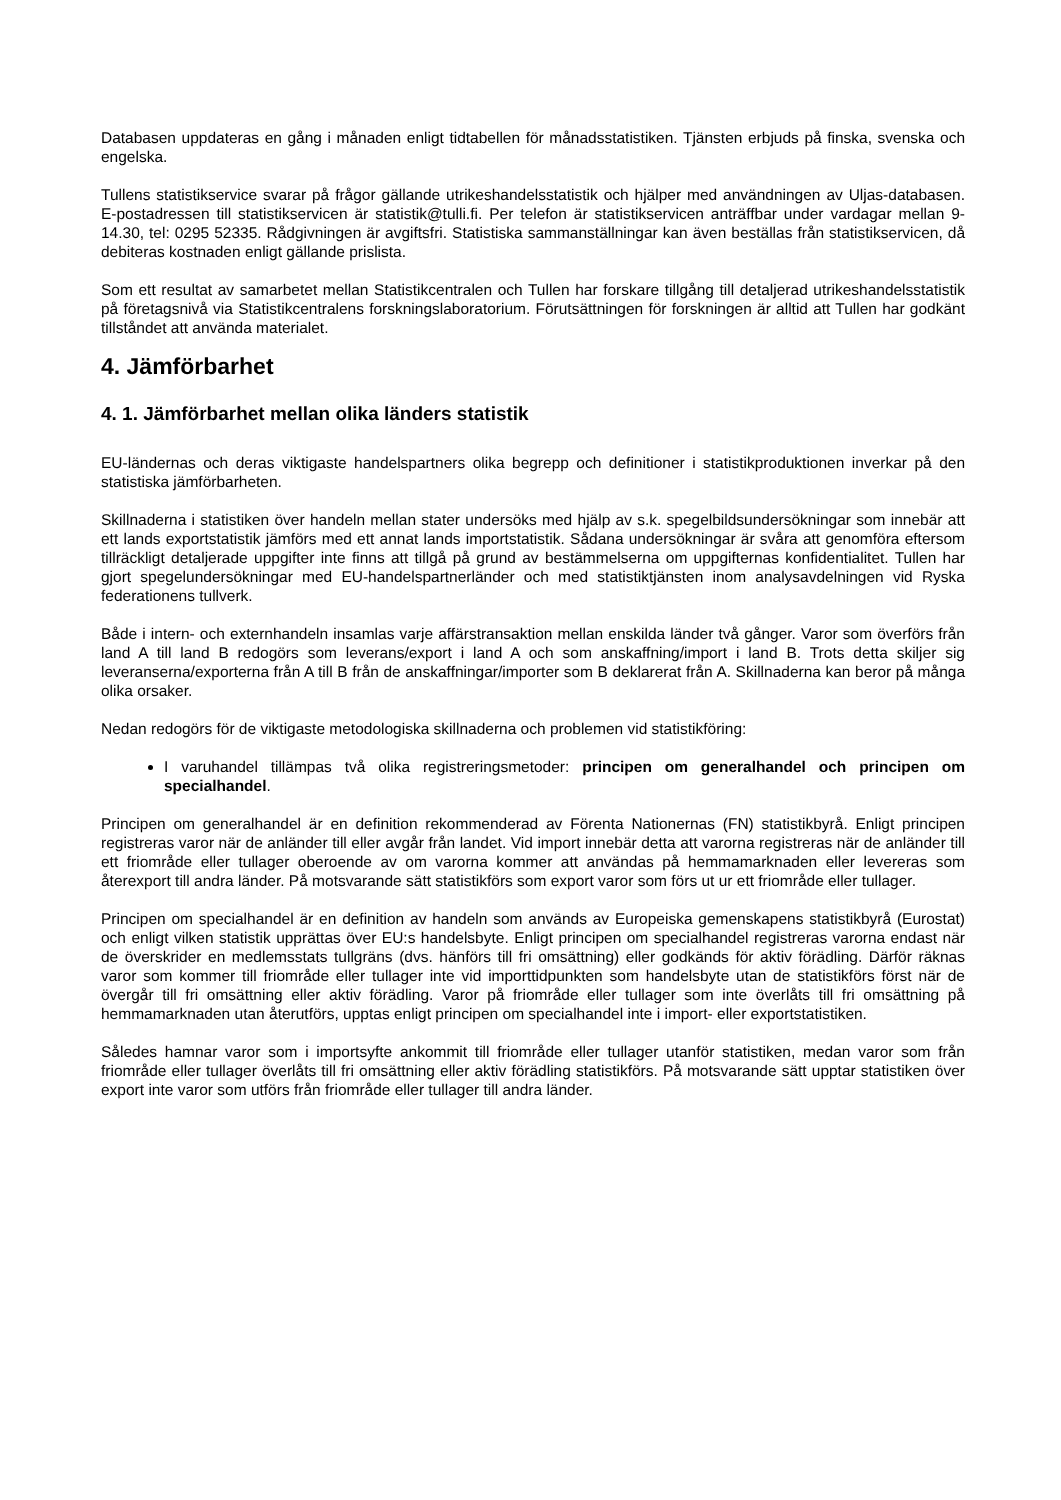Databasen uppdateras en gång i månaden enligt tidtabellen för månadsstatistiken. Tjänsten erbjuds på finska, svenska och engelska.
Tullens statistikservice svarar på frågor gällande utrikeshandelsstatistik och hjälper med användningen av Uljas-databasen. E-postadressen till statistikservicen är statistik@tulli.fi. Per telefon är statistikservicen anträffbar under vardagar mellan 9-14.30, tel: 0295 52335. Rådgivningen är avgiftsfri. Statistiska sammanställningar kan även beställas från statistikservicen, då debiteras kostnaden enligt gällande prislista.
Som ett resultat av samarbetet mellan Statistikcentralen och Tullen har forskare tillgång till detaljerad utrikeshandelsstatistik på företagsnivå via Statistikcentralens forskningslaboratorium. Förutsättningen för forskningen är alltid att Tullen har godkänt tillståndet att använda materialet.
4. Jämförbarhet
4. 1. Jämförbarhet mellan olika länders statistik
EU-ländernas och deras viktigaste handelspartners olika begrepp och definitioner i statistikproduktionen inverkar på den statistiska jämförbarheten.
Skillnaderna i statistiken över handeln mellan stater undersöks med hjälp av s.k. spegelbildsundersökningar som innebär att ett lands exportstatistik jämförs med ett annat lands importstatistik. Sådana undersökningar är svåra att genomföra eftersom tillräckligt detaljerade uppgifter inte finns att tillgå på grund av bestämmelserna om uppgifternas konfidentialitet. Tullen har gjort spegelundersökningar med EU-handelspartnerländer och med statistiktjänsten inom analysavdelningen vid Ryska federationens tullverk.
Både i intern- och externhandeln insamlas varje affärstransaktion mellan enskilda länder två gånger. Varor som överförs från land A till land B redogörs som leverans/export i land A och som anskaffning/import i land B. Trots detta skiljer sig leveranserna/exporterna från A till B från de anskaffningar/importer som B deklarerat från A. Skillnaderna kan beror på många olika orsaker.
Nedan redogörs för de viktigaste metodologiska skillnaderna och problemen vid statistikföring:
I varuhandel tillämpas två olika registreringsmetoder: principen om generalhandel och principen om specialhandel.
Principen om generalhandel är en definition rekommenderad av Förenta Nationernas (FN) statistikbyrå. Enligt principen registreras varor när de anländer till eller avgår från landet. Vid import innebär detta att varorna registreras när de anländer till ett friområde eller tullager oberoende av om varorna kommer att användas på hemmamarknaden eller levereras som återexport till andra länder. På motsvarande sätt statistikförs som export varor som förs ut ur ett friområde eller tullager.
Principen om specialhandel är en definition av handeln som används av Europeiska gemenskapens statistikbyrå (Eurostat) och enligt vilken statistik upprättas över EU:s handelsbyte. Enligt principen om specialhandel registreras varorna endast när de överskrider en medlemsstats tullgräns (dvs. hänförs till fri omsättning) eller godkänds för aktiv förädling. Därför räknas varor som kommer till friområde eller tullager inte vid importtidpunkten som handelsbyte utan de statistikförs först när de övergår till fri omsättning eller aktiv förädling. Varor på friområde eller tullager som inte överlåts till fri omsättning på hemmamarknaden utan återutförs, upptas enligt principen om specialhandel inte i import- eller exportstatistiken.
Således hamnar varor som i importsyfte ankommit till friområde eller tullager utanför statistiken, medan varor som från friområde eller tullager överlåts till fri omsättning eller aktiv förädling statistikförs. På motsvarande sätt upptar statistiken över export inte varor som utförs från friområde eller tullager till andra länder.